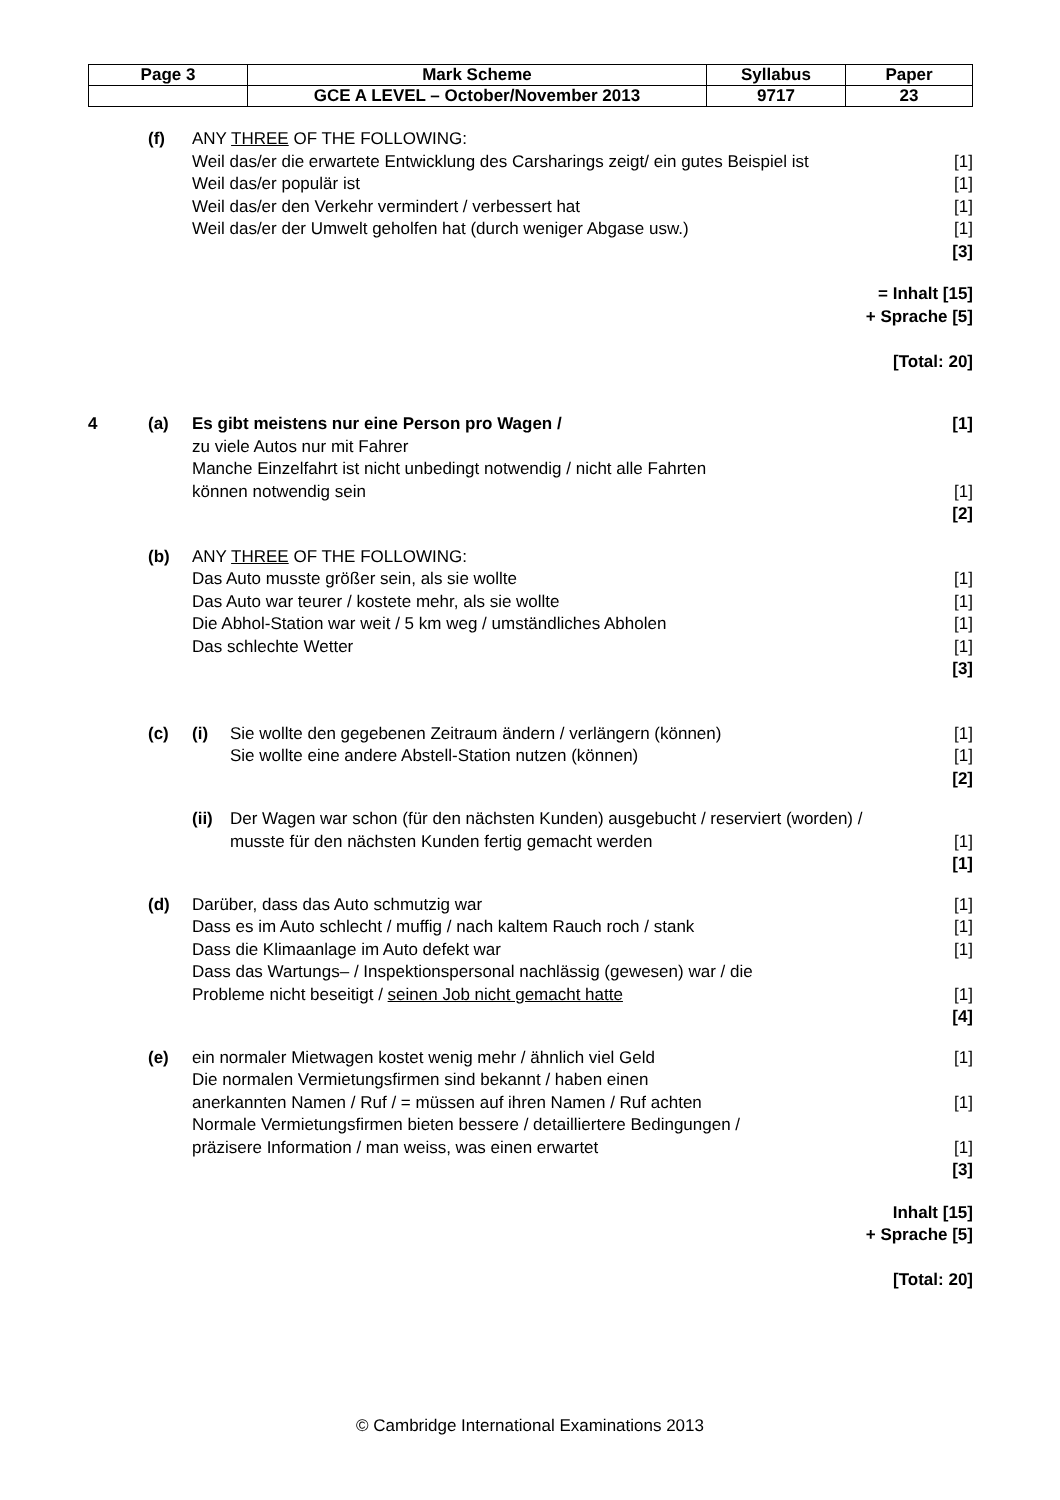| Page 3 | Mark Scheme | Syllabus | Paper |
| | GCE A LEVEL – October/November 2013 | 9717 | 23 |
| | (f) | ANY THREE OF THE FOLLOWING: Weil das/er die erwartete Entwicklung des Carsharings zeigt/ ein gutes Beispiel ist Weil das/er populär ist Weil das/er den Verkehr vermindert / verbessert hat Weil das/er der Umwelt geholfen hat (durch weniger Abgase usw.) | | [1] [1] [1] [1] [3] |
| = Inhalt [15] + Sprache [5] [Total: 20] | | | | |
| 4 | (a) | Es gibt meistens nur eine Person pro Wagen / zu viele Autos nur mit Fahrer Manche Einzelfahrt ist nicht unbedingt notwendig / nicht alle Fahrten können notwendig sein | | [1] [1] [2] |
| | (b) | ANY THREE OF THE FOLLOWING: Das Auto musste größer sein, als sie wollte Das Auto war teurer / kostete mehr, als sie wollte Die Abhol-Station war weit / 5 km weg / umständliches Abholen Das schlechte Wetter | | [1] [1] [1] [1] [3] |
| | (c) | (i) | Sie wollte den gegebenen Zeitraum ändern / verlängern (können) Sie wollte eine andere Abstell-Station nutzen (können) | [1] [1] [2] |
| | | (ii) | Der Wagen war schon (für den nächsten Kunden) ausgebucht / reserviert (worden) / musste für den nächsten Kunden fertig gemacht werden | [1] [1] |
| | (d) | Darüber, dass das Auto schmutzig war Dass es im Auto schlecht / muffig / nach kaltem Rauch roch / stank Dass die Klimaanlage im Auto defekt war Dass das Wartungs– / Inspektionspersonal nachlässig (gewesen) war / die Probleme nicht beseitigt / seinen Job nicht gemacht hatte | | [1] [1] [1] [1] [4] |
| | (e) | ein normaler Mietwagen kostet wenig mehr / ähnlich viel Geld Die normalen Vermietungsfirmen sind bekannt / haben einen anerkannten Namen / Ruf / = müssen auf ihren Namen / Ruf achten Normale Vermietungsfirmen bieten bessere / detailliertere Bedingungen / präzisere Information / man weiss, was einen erwartet | | [1] [1] [1] [3] |
| Inhalt [15] + Sprache [5] [Total: 20] | | | | |
© Cambridge International Examinations 2013